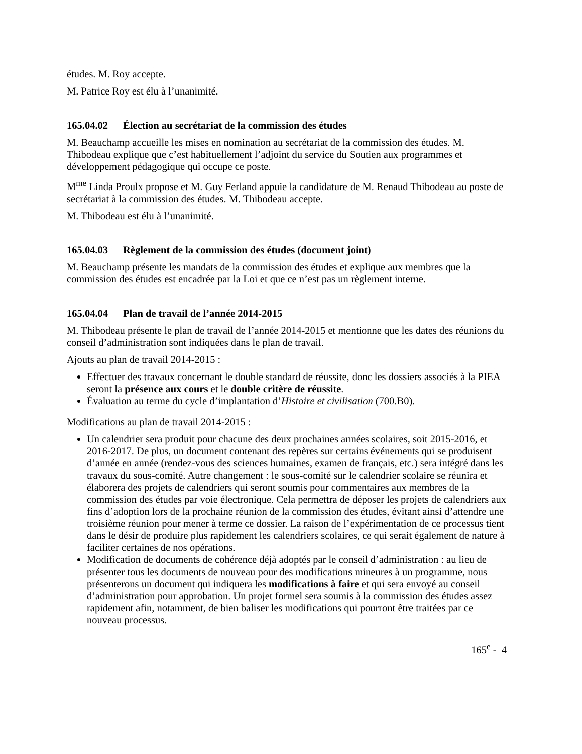études. M. Roy accepte.
M. Patrice Roy est élu à l’unanimité.
165.04.02 Élection au secrétariat de la commission des études
M. Beauchamp accueille les mises en nomination au secrétariat de la commission des études. M. Thibodeau explique que c’est habituellement l’adjoint du service du Soutien aux programmes et développement pédagogique qui occupe ce poste.
M<sup>me</sup> Linda Proulx propose et M. Guy Ferland appuie la candidature de M. Renaud Thibodeau au poste de secrétariat à la commission des études. M. Thibodeau accepte.
M. Thibodeau est élu à l’unanimité.
165.04.03 Règlement de la commission des études (document joint)
M. Beauchamp présente les mandats de la commission des études et explique aux membres que la commission des études est encadrée par la Loi et que ce n’est pas un règlement interne.
165.04.04 Plan de travail de l’année 2014-2015
M. Thibodeau présente le plan de travail de l’année 2014-2015 et mentionne que les dates des réunions du conseil d’administration sont indiquées dans le plan de travail.
Ajouts au plan de travail 2014-2015 :
Effectuer des travaux concernant le double standard de réussite, donc les dossiers associés à la PIEA seront la présence aux cours et le double critère de réussite.
Évaluation au terme du cycle d’implantation d’Histoire et civilisation (700.B0).
Modifications au plan de travail 2014-2015 :
Un calendrier sera produit pour chacune des deux prochaines années scolaires, soit 2015-2016, et 2016-2017. De plus, un document contenant des repères sur certains événements qui se produisent d’année en année (rendez-vous des sciences humaines, examen de français, etc.) sera intégré dans les travaux du sous-comité. Autre changement : le sous-comité sur le calendrier scolaire se réunira et élaborera des projets de calendriers qui seront soumis pour commentaires aux membres de la commission des études par voie électronique. Cela permettra de déposer les projets de calendriers aux fins d’adoption lors de la prochaine réunion de la commission des études, évitant ainsi d’attendre une troisième réunion pour mener à terme ce dossier. La raison de l’expérimentation de ce processus tient dans le désir de produire plus rapidement les calendriers scolaires, ce qui serait également de nature à faciliter certaines de nos opérations.
Modification de documents de cohérence déjà adoptés par le conseil d’administration : au lieu de présenter tous les documents de nouveau pour des modifications mineures à un programme, nous présenterons un document qui indiquera les modifications à faire et qui sera envoyé au conseil d’administration pour approbation. Un projet formel sera soumis à la commission des études assez rapidement afin, notamment, de bien baliser les modifications qui pourront être traitées par ce nouveau processus.
165<sup>e</sup> - 4